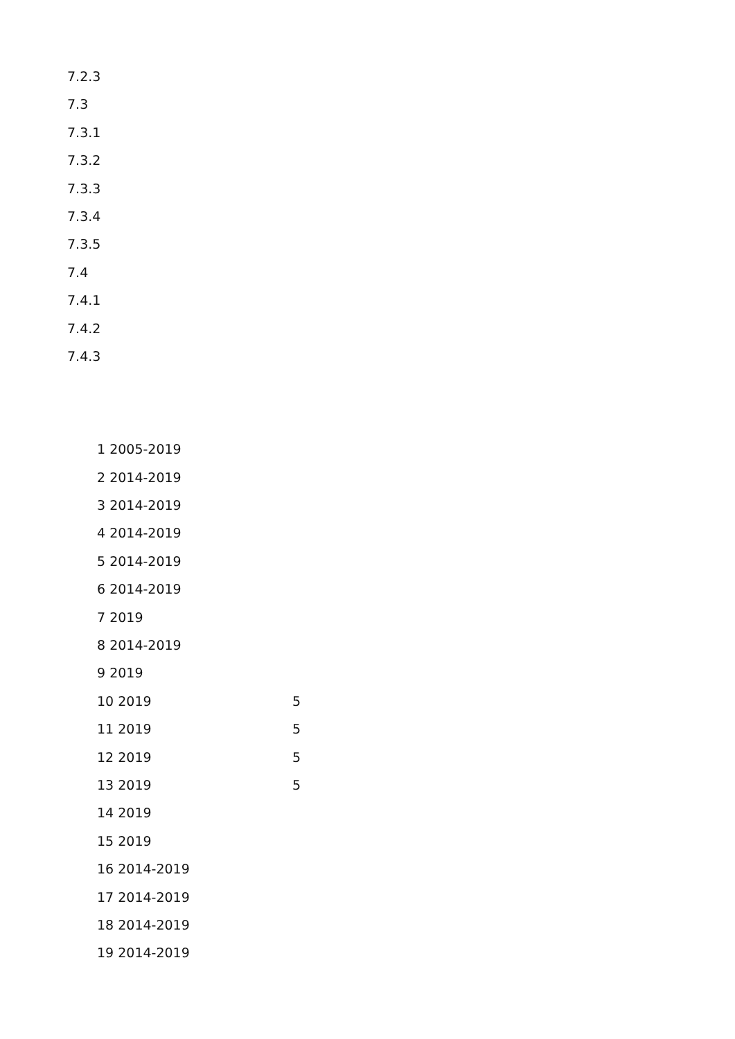7.2.3
7.3
7.3.1
7.3.2
7.3.3
7.3.4
7.3.5
7.4
7.4.1
7.4.2
7.4.3
1 2005-2019
2 2014-2019
3 2014-2019
4 2014-2019
5 2014-2019
6 2014-2019
7 2019
8 2014-2019
9 2019
10 2019 5
11 2019 5
12 2019 5
13 2019 5
14 2019
15 2019
16 2014-2019
17 2014-2019
18 2014-2019
19 2014-2019